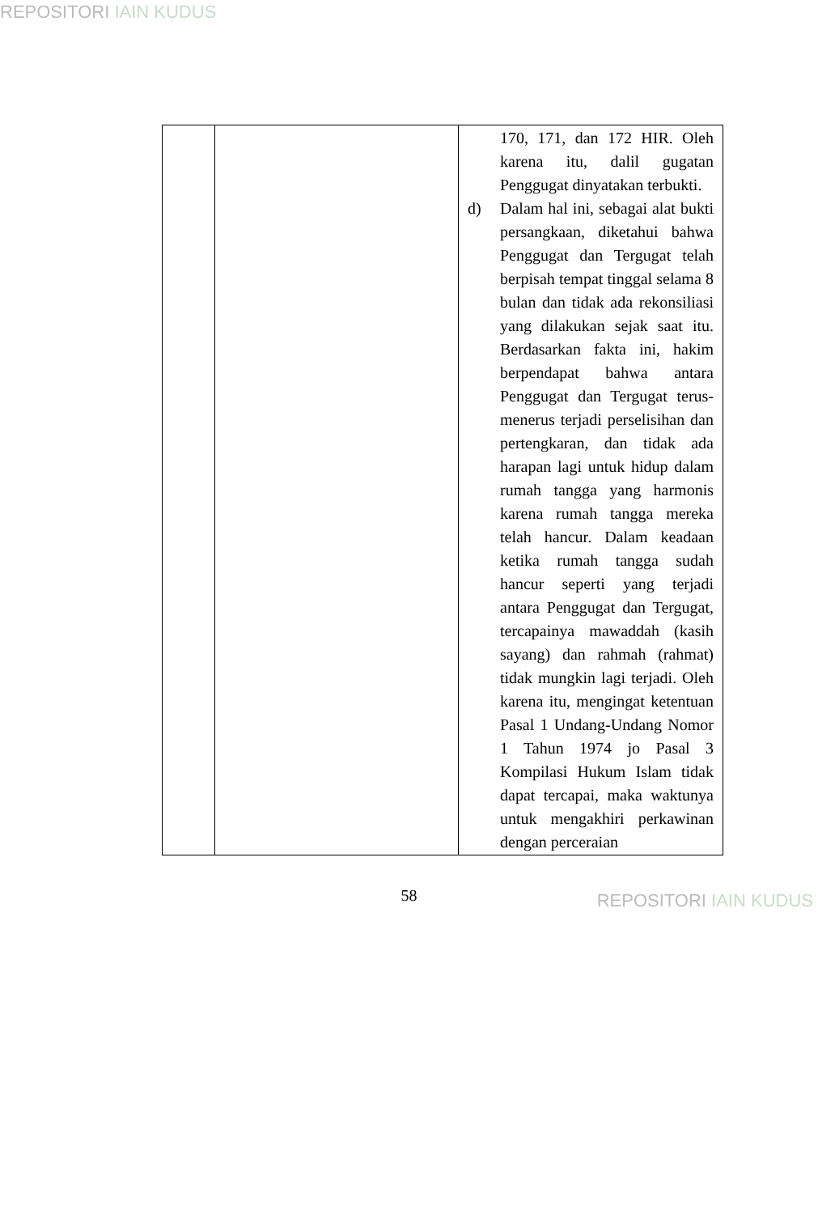REPOSITORI IAIN KUDUS
| | | 170, 171, dan 172 HIR. Oleh karena itu, dalil gugatan Penggugat dinyatakan terbukti. d) Dalam hal ini, sebagai alat bukti persangkaan, diketahui bahwa Penggugat dan Tergugat telah berpisah tempat tinggal selama 8 bulan dan tidak ada rekonsiliasi yang dilakukan sejak saat itu. Berdasarkan fakta ini, hakim berpendapat bahwa antara Penggugat dan Tergugat terus-menerus terjadi perselisihan dan pertengkaran, dan tidak ada harapan lagi untuk hidup dalam rumah tangga yang harmonis karena rumah tangga mereka telah hancur. Dalam keadaan ketika rumah tangga sudah hancur seperti yang terjadi antara Penggugat dan Tergugat, tercapainya mawaddah (kasih sayang) dan rahmah (rahmat) tidak mungkin lagi terjadi. Oleh karena itu, mengingat ketentuan Pasal 1 Undang-Undang Nomor 1 Tahun 1974 jo Pasal 3 Kompilasi Hukum Islam tidak dapat tercapai, maka waktunya untuk mengakhiri perkawinan dengan perceraian |
58
REPOSITORI IAIN KUDUS